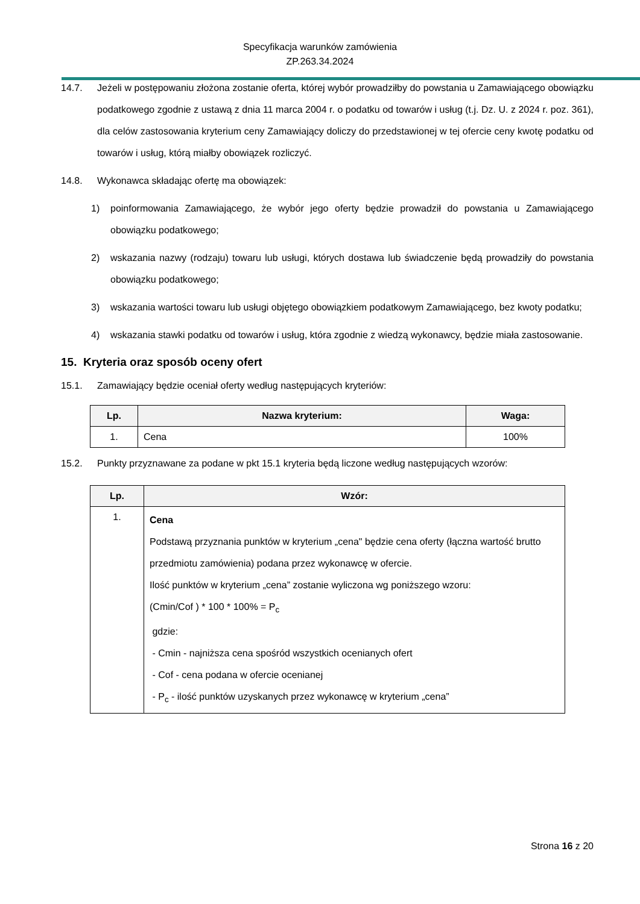Specyfikacja warunków zamówienia
ZP.263.34.2024
14.7. Jeżeli w postępowaniu złożona zostanie oferta, której wybór prowadziłby do powstania u Zamawiającego obowiązku podatkowego zgodnie z ustawą z dnia 11 marca 2004 r. o podatku od towarów i usług (t.j. Dz. U. z 2024 r. poz. 361), dla celów zastosowania kryterium ceny Zamawiający doliczy do przedstawionej w tej ofercie ceny kwotę podatku od towarów i usług, którą miałby obowiązek rozliczyć.
14.8. Wykonawca składając ofertę ma obowiązek:
1) poinformowania Zamawiającego, że wybór jego oferty będzie prowadził do powstania u Zamawiającego obowiązku podatkowego;
2) wskazania nazwy (rodzaju) towaru lub usługi, których dostawa lub świadczenie będą prowadziły do powstania obowiązku podatkowego;
3) wskazania wartości towaru lub usługi objętego obowiązkiem podatkowym Zamawiającego, bez kwoty podatku;
4) wskazania stawki podatku od towarów i usług, która zgodnie z wiedzą wykonawcy, będzie miała zastosowanie.
15. Kryteria oraz sposób oceny ofert
15.1. Zamawiający będzie oceniał oferty według następujących kryteriów:
| Lp. | Nazwa kryterium: | Waga: |
| --- | --- | --- |
| 1. | Cena | 100% |
15.2. Punkty przyznawane za podane w pkt 15.1 kryteria będą liczone według następujących wzorów:
| Lp. | Wzór: |
| --- | --- |
| 1. | Cena Podstawą przyznania punktów w kryterium „cena" będzie cena oferty (łączna wartość brutto przedmiotu zamówienia) podana przez wykonawcę w ofercie. Ilość punktów w kryterium „cena” zostanie wyliczona wg poniższego wzoru: (Cmin/Cof ) * 100 * 100% = P<sub>c</sub> gdzie: - Cmin - najniższa cena spośród wszystkich ocenianych ofert - Cof - cena podana w ofercie ocenianej - P<sub>c</sub> - ilość punktów uzyskanych przez wykonawcę w kryterium „cena” |
Strona 16 z 20